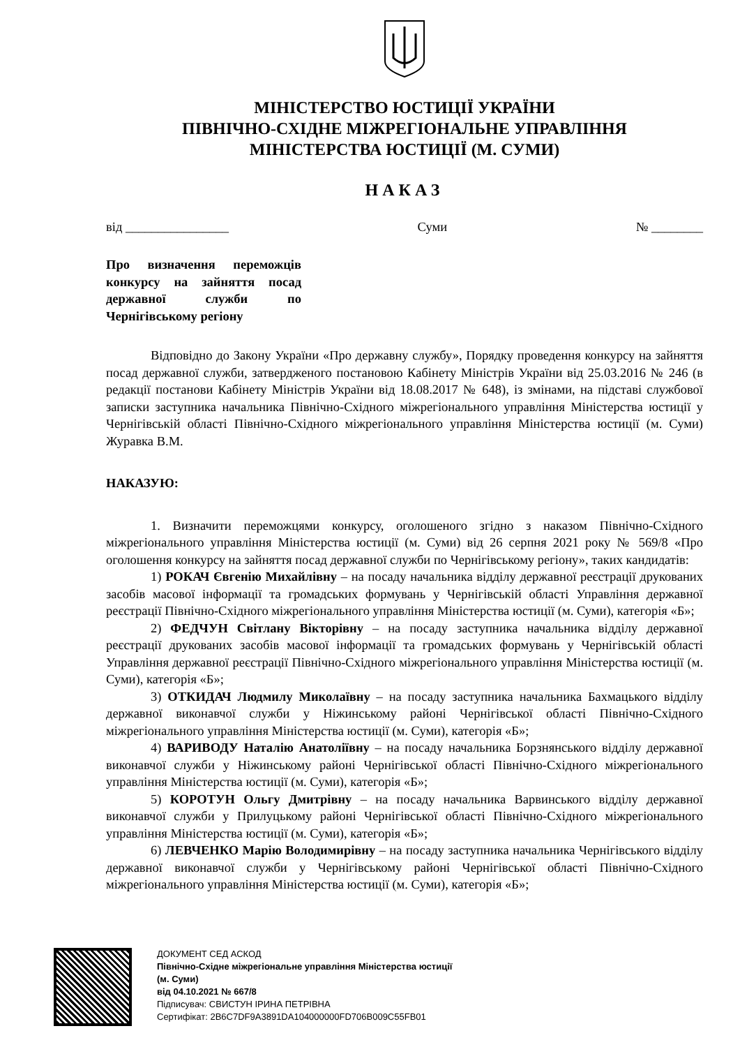МІНІСТЕРСТВО ЮСТИЦІЇ УКРАЇНИ
ПІВНІЧНО-СХІДНЕ МІЖРЕГІОНАЛЬНЕ УПРАВЛІННЯ
МІНІСТЕРСТВА ЮСТИЦІЇ (М. СУМИ)
НАКАЗ
від ________________ Суми № ________
Про визначення переможців конкурсу на зайняття посад державної служби по Чернігівському регіону
Відповідно до Закону України «Про державну службу», Порядку проведення конкурсу на зайняття посад державної служби, затвердженого постановою Кабінету Міністрів України від 25.03.2016 № 246 (в редакції постанови Кабінету Міністрів України від 18.08.2017 № 648), із змінами, на підставі службової записки заступника начальника Північно-Східного міжрегіонального управління Міністерства юстиції у Чернігівській області Північно-Східного міжрегіонального управління Міністерства юстиції (м. Суми) Журавка В.М.
НАКАЗУЮ:
1. Визначити переможцями конкурсу, оголошеного згідно з наказом Північно-Східного міжрегіонального управління Міністерства юстиції (м. Суми) від 26 серпня 2021 року № 569/8 «Про оголошення конкурсу на зайняття посад державної служби по Чернігівському регіону», таких кандидатів:
1) РОКАЧ Євгенію Михайлівну – на посаду начальника відділу державної реєстрації друкованих засобів масової інформації та громадських формувань у Чернігівській області Управління державної реєстрації Північно-Східного міжрегіонального управління Міністерства юстиції (м. Суми), категорія «Б»;
2) ФЕДЧУН Світлану Вікторівну – на посаду заступника начальника відділу державної реєстрації друкованих засобів масової інформації та громадських формувань у Чернігівській області Управління державної реєстрації Північно-Східного міжрегіонального управління Міністерства юстиції (м. Суми), категорія «Б»;
3) ОТКИДАЧ Людмилу Миколаївну – на посаду заступника начальника Бахмацького відділу державної виконавчої служби у Ніжинському районі Чернігівської області Північно-Східного міжрегіонального управління Міністерства юстиції (м. Суми), категорія «Б»;
4) ВАРИВОДУ Наталію Анатоліївну – на посаду начальника Борзнянського відділу державної виконавчої служби у Ніжинському районі Чернігівської області Північно-Східного міжрегіонального управління Міністерства юстиції (м. Суми), категорія «Б»;
5) КОРОТУН Ольгу Дмитрівну – на посаду начальника Варвинського відділу державної виконавчої служби у Прилуцькому районі Чернігівської області Північно-Східного міжрегіонального управління Міністерства юстиції (м. Суми), категорія «Б»;
6) ЛЕВЧЕНКО Марію Володимирівну – на посаду заступника начальника Чернігівського відділу державної виконавчої служби у Чернігівському районі Чернігівської області Північно-Східного міжрегіонального управління Міністерства юстиції (м. Суми), категорія «Б»;
ДОКУМЕНТ СЕД АСКОД
Північно-Східне міжрегіональне управління Міністерства юстиції
(м. Суми)
від 04.10.2021 № 667/8
Підписувач: СВИСТУН ІРИНА ПЕТРІВНА
Сертифікат: 2B6C7DF9A3891DA104000000FD706B009C55FB01